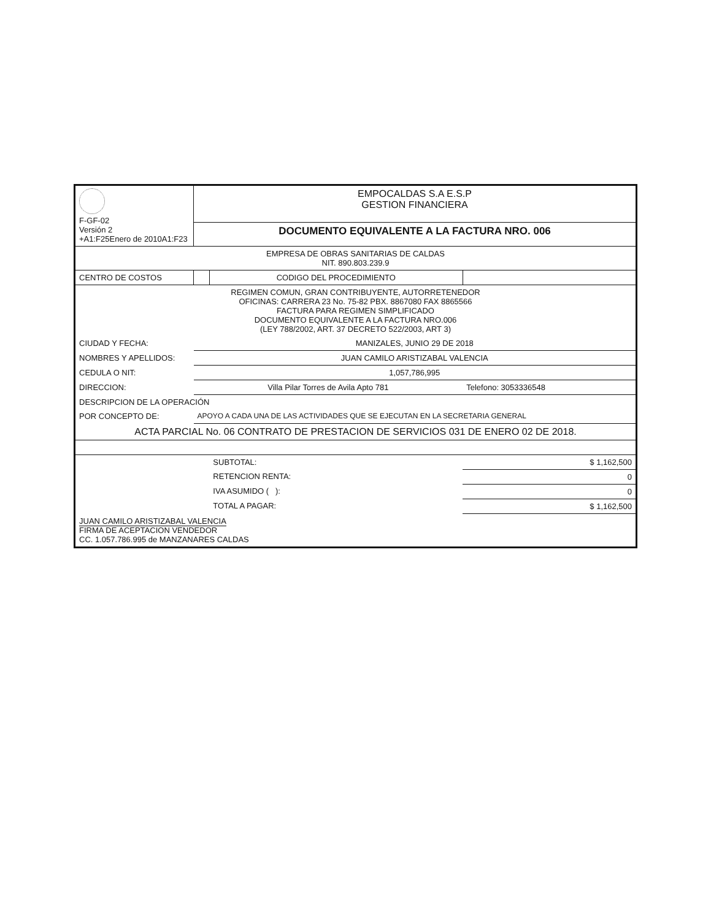| F-GF-02 Versión 2 +A1:F25Enero de 2010A1:F23 | EMPOCALDAS S.A E.S.P GESTION FINANCIERA | | |
| | DOCUMENTO EQUIVALENTE A LA FACTURA NRO. 006 | | |
| EMPRESA DE OBRAS SANITARIAS DE CALDAS NIT. 890.803.239.9 | | | |
| CENTRO DE COSTOS | | CODIGO DEL PROCEDIMIENTO | |
| REGIMEN COMUN, GRAN CONTRIBUYENTE, AUTORRETENEDOR OFICINAS: CARRERA 23 No. 75-82 PBX. 8867080 FAX 8865566 FACTURA PARA REGIMEN SIMPLIFICADO DOCUMENTO EQUIVALENTE A LA FACTURA NRO.006 (LEY 788/2002, ART. 37 DECRETO 522/2003, ART 3) | | | |
| CIUDAD Y FECHA: | MANIZALES, JUNIO 29 DE 2018 | | |
| NOMBRES Y APELLIDOS: | JUAN CAMILO ARISTIZABAL VALENCIA | | |
| CEDULA O NIT: | 1,057,786,995 | | |
| DIRECCION: | Villa Pilar Torres de Avila Apto 781 | | Telefono: 3053336548 |
| DESCRIPCION DE LA OPERACIÓN | | | |
| POR CONCEPTO DE: | APOYO A CADA UNA DE LAS ACTIVIDADES QUE SE EJECUTAN EN LA SECRETARIA GENERAL | | |
| ACTA PARCIAL No. 06 CONTRATO DE PRESTACION DE SERVICIOS 031 DE ENERO 02 DE 2018. | | | |
| | | SUBTOTAL: | $ 1,162,500 |
| | | RETENCION RENTA: | 0 |
| | | IVA ASUMIDO ( ): | 0 |
| | | TOTAL A PAGAR: | $ 1,162,500 |
| JUAN CAMILO ARISTIZABAL VALENCIA FIRMA DE ACEPTACION VENDEDOR CC. 1.057.786.995 de MANZANARES CALDAS | | | |